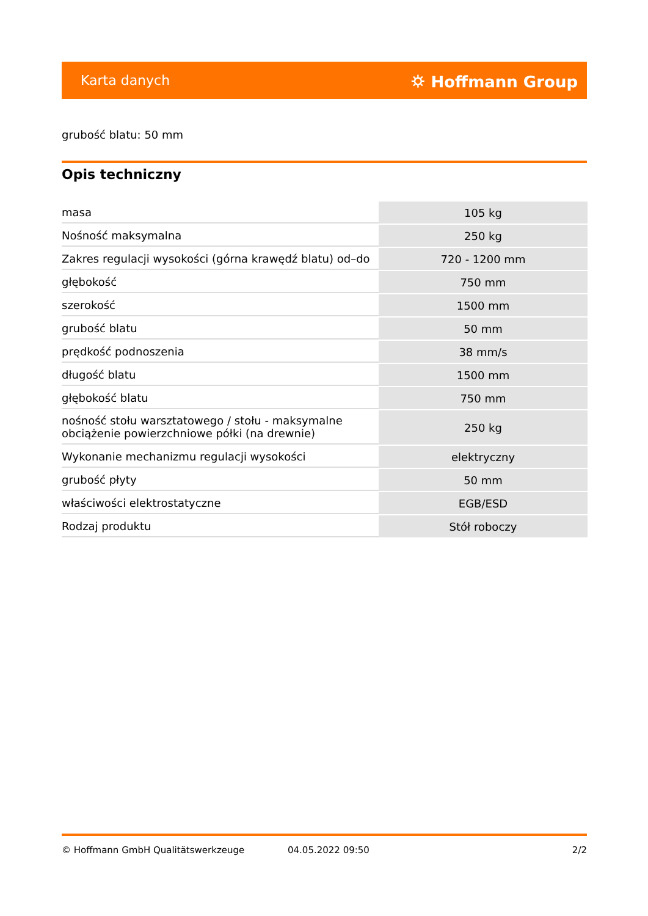Karta danych ⛭ Hoffmann Group
grubość blatu: 50 mm
Opis techniczny
| masa | 105 kg |
| Nośność maksymalna | 250 kg |
| Zakres regulacji wysokości (górna krawędź blatu) od–do | 720 - 1200 mm |
| głębokość | 750 mm |
| szerokość | 1500 mm |
| grubość blatu | 50 mm |
| prędkość podnoszenia | 38 mm/s |
| długość blatu | 1500 mm |
| głębokość blatu | 750 mm |
| nośność stołu warsztatowego / stołu - maksymalne obciążenie powierzchniowe półki (na drewnie) | 250 kg |
| Wykonanie mechanizmu regulacji wysokości | elektryczny |
| grubość płyty | 50 mm |
| właściwości elektrostatyczne | EGB/ESD |
| Rodzaj produktu | Stół roboczy |
© Hoffmann GmbH Qualitätswerkzeuge 04.05.2022 09:50 2/2